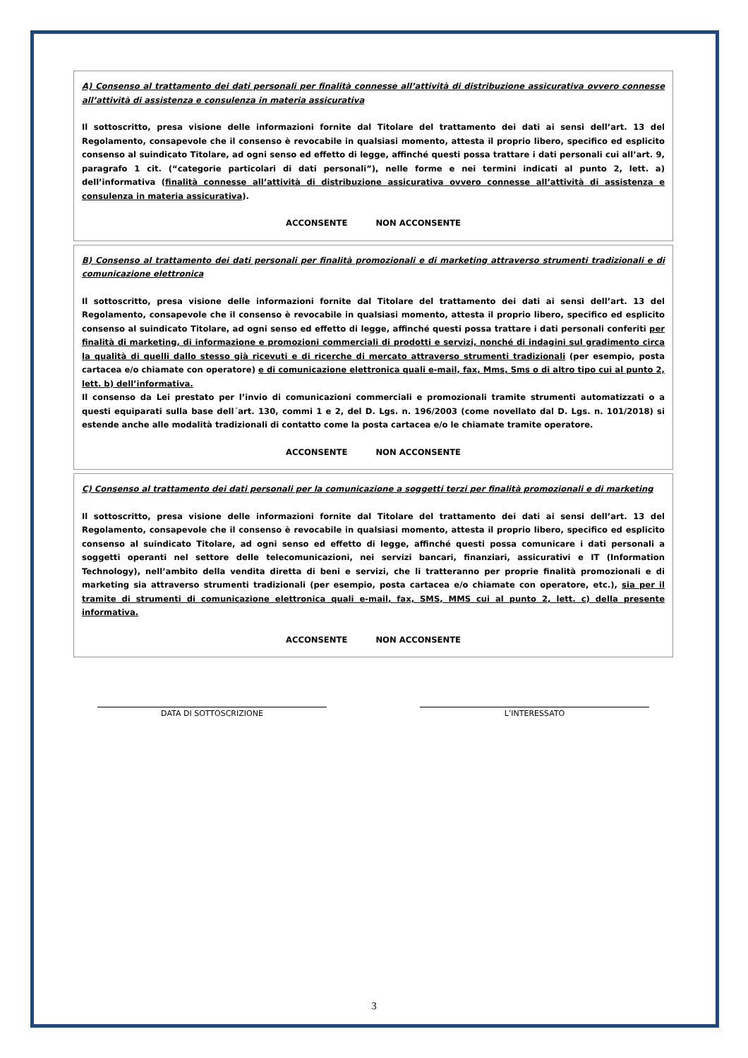A) Consenso al trattamento dei dati personali per finalità connesse all’attività di distribuzione assicurativa ovvero connesse all’attività di assistenza e consulenza in materia assicurativa
Il sottoscritto, presa visione delle informazioni fornite dal Titolare del trattamento dei dati ai sensi dell’art. 13 del Regolamento, consapevole che il consenso è revocabile in qualsiasi momento, attesta il proprio libero, specifico ed esplicito consenso al suindicato Titolare, ad ogni senso ed effetto di legge, affinché questi possa trattare i dati personali cui all’art. 9, paragrafo 1 cit. (“categorie particolari di dati personali”), nelle forme e nei termini indicati al punto 2, lett. a) dell’informativa (finalità connesse all’attività di distribuzione assicurativa ovvero connesse all’attività di assistenza e consulenza in materia assicurativa).
ACCONSENTE NON ACCONSENTE
B) Consenso al trattamento dei dati personali per finalità promozionali e di marketing attraverso strumenti tradizionali e di comunicazione elettronica
Il sottoscritto, presa visione delle informazioni fornite dal Titolare del trattamento dei dati ai sensi dell’art. 13 del Regolamento, consapevole che il consenso è revocabile in qualsiasi momento, attesta il proprio libero, specifico ed esplicito consenso al suindicato Titolare, ad ogni senso ed effetto di legge, affinché questi possa trattare i dati personali conferiti per finalità di marketing, di informazione e promozioni commerciali di prodotti e servizi, nonché di indagini sul gradimento circa la qualità di quelli dallo stesso già ricevuti e di ricerche di mercato attraverso strumenti tradizionali (per esempio, posta cartacea e/o chiamate con operatore) e di comunicazione elettronica quali e-mail, fax, Mms, Sms o di altro tipo cui al punto 2, lett. b) dell’informativa.
Il consenso da Lei prestato per l’invio di comunicazioni commerciali e promozionali tramite strumenti automatizzati o a questi equiparati sulla base dell´art. 130, commi 1 e 2, del D. Lgs. n. 196/2003 (come novellato dal D. Lgs. n. 101/2018) si estende anche alle modalità tradizionali di contatto come la posta cartacea e/o le chiamate tramite operatore.
ACCONSENTE NON ACCONSENTE
C) Consenso al trattamento dei dati personali per la comunicazione a soggetti terzi per finalità promozionali e di marketing
Il sottoscritto, presa visione delle informazioni fornite dal Titolare del trattamento dei dati ai sensi dell’art. 13 del Regolamento, consapevole che il consenso è revocabile in qualsiasi momento, attesta il proprio libero, specifico ed esplicito consenso al suindicato Titolare, ad ogni senso ed effetto di legge, affinché questi possa comunicare i dati personali a soggetti operanti nel settore delle telecomunicazioni, nei servizi bancari, finanziari, assicurativi e IT (Information Technology), nell’ambito della vendita diretta di beni e servizi, che li tratteranno per proprie finalità promozionali e di marketing sia attraverso strumenti tradizionali (per esempio, posta cartacea e/o chiamate con operatore, etc.), sia per il tramite di strumenti di comunicazione elettronica quali e-mail, fax, SMS, MMS cui al punto 2, lett. c) della presente informativa.
ACCONSENTE NON ACCONSENTE
DATA DI SOTTOSCRIZIONE L’INTERESSATO
3